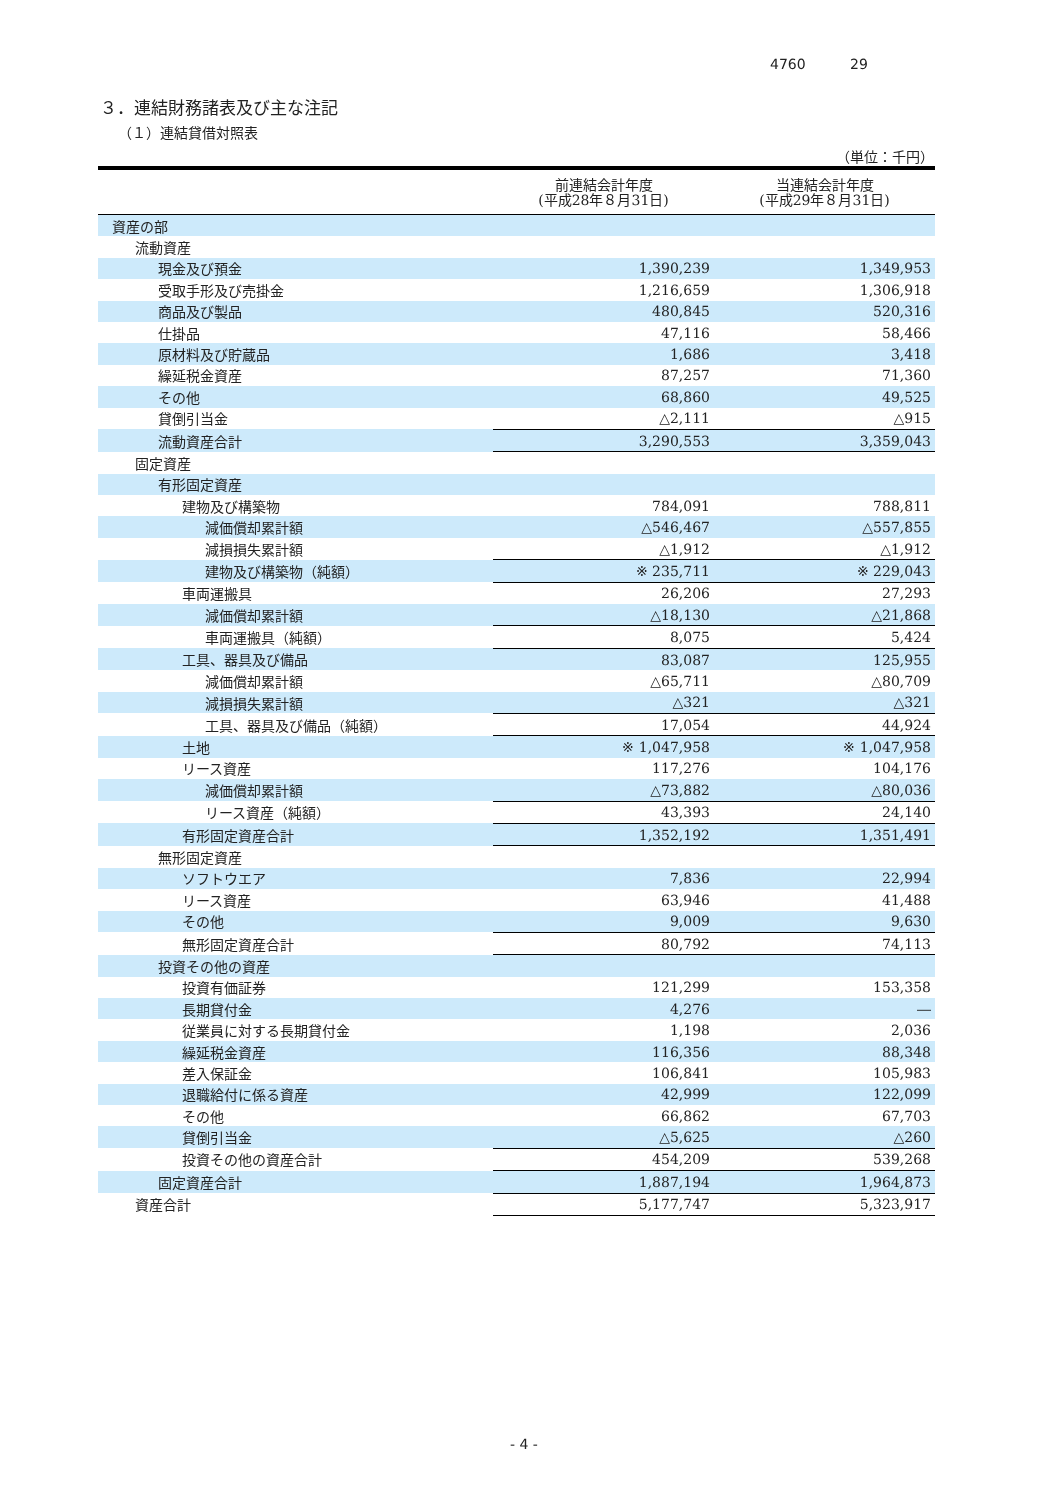4760 29
３．連結財務諸表及び主な注記
（１）連結貸借対照表
（単位：千円）
| | 前連結会計年度 (平成28年８月31日) | 当連結会計年度 (平成29年８月31日) |
| --- | --- | --- |
| 資産の部 | | |
| 流動資産 | | |
| 現金及び預金 | 1,390,239 | 1,349,953 |
| 受取手形及び売掛金 | 1,216,659 | 1,306,918 |
| 商品及び製品 | 480,845 | 520,316 |
| 仕掛品 | 47,116 | 58,466 |
| 原材料及び貯蔵品 | 1,686 | 3,418 |
| 繰延税金資産 | 87,257 | 71,360 |
| その他 | 68,860 | 49,525 |
| 貸倒引当金 | △2,111 | △915 |
| 流動資産合計 | 3,290,553 | 3,359,043 |
| 固定資産 | | |
| 有形固定資産 | | |
| 建物及び構築物 | 784,091 | 788,811 |
| 減価償却累計額 | △546,467 | △557,855 |
| 減損損失累計額 | △1,912 | △1,912 |
| 建物及び構築物（純額） | ※ 235,711 | ※ 229,043 |
| 車両運搬具 | 26,206 | 27,293 |
| 減価償却累計額 | △18,130 | △21,868 |
| 車両運搬具（純額） | 8,075 | 5,424 |
| 工具、器具及び備品 | 83,087 | 125,955 |
| 減価償却累計額 | △65,711 | △80,709 |
| 減損損失累計額 | △321 | △321 |
| 工具、器具及び備品（純額） | 17,054 | 44,924 |
| 土地 | ※ 1,047,958 | ※ 1,047,958 |
| リース資産 | 117,276 | 104,176 |
| 減価償却累計額 | △73,882 | △80,036 |
| リース資産（純額） | 43,393 | 24,140 |
| 有形固定資産合計 | 1,352,192 | 1,351,491 |
| 無形固定資産 | | |
| ソフトウエア | 7,836 | 22,994 |
| リース資産 | 63,946 | 41,488 |
| その他 | 9,009 | 9,630 |
| 無形固定資産合計 | 80,792 | 74,113 |
| 投資その他の資産 | | |
| 投資有価証券 | 121,299 | 153,358 |
| 長期貸付金 | 4,276 | ― |
| 従業員に対する長期貸付金 | 1,198 | 2,036 |
| 繰延税金資産 | 116,356 | 88,348 |
| 差入保証金 | 106,841 | 105,983 |
| 退職給付に係る資産 | 42,999 | 122,099 |
| その他 | 66,862 | 67,703 |
| 貸倒引当金 | △5,625 | △260 |
| 投資その他の資産合計 | 454,209 | 539,268 |
| 固定資産合計 | 1,887,194 | 1,964,873 |
| 資産合計 | 5,177,747 | 5,323,917 |
- 4 -